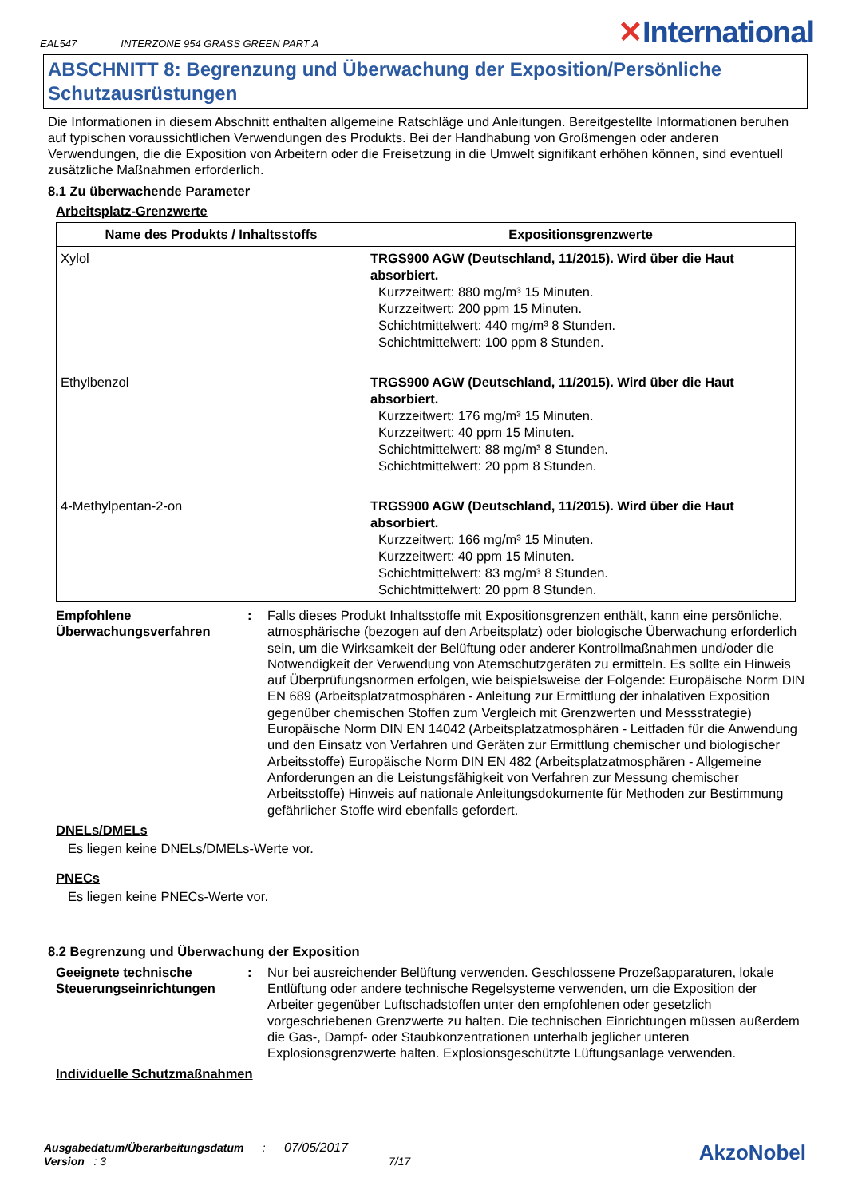EAL547 INTERZONE 954 GRASS GREEN PART A
✕International
ABSCHNITT 8: Begrenzung und Überwachung der Exposition/Persönliche Schutzausrüstungen
Die Informationen in diesem Abschnitt enthalten allgemeine Ratschläge und Anleitungen. Bereitgestellte Informationen beruhen auf typischen voraussichtlichen Verwendungen des Produkts. Bei der Handhabung von Großmengen oder anderen Verwendungen, die die Exposition von Arbeitern oder die Freisetzung in die Umwelt signifikant erhöhen können, sind eventuell zusätzliche Maßnahmen erforderlich.
8.1 Zu überwachende Parameter
Arbeitsplatz-Grenzwerte
| Name des Produkts / Inhaltsstoffs | Expositionsgrenzwerte |
| --- | --- |
| Xylol | TRGS900 AGW (Deutschland, 11/2015). Wird über die Haut absorbiert. Kurzzeitwert: 880 mg/m³ 15 Minuten. Kurzzeitwert: 200 ppm 15 Minuten. Schichtmittelwert: 440 mg/m³ 8 Stunden. Schichtmittelwert: 100 ppm 8 Stunden. |
| Ethylbenzol | TRGS900 AGW (Deutschland, 11/2015). Wird über die Haut absorbiert. Kurzzeitwert: 176 mg/m³ 15 Minuten. Kurzzeitwert: 40 ppm 15 Minuten. Schichtmittelwert: 88 mg/m³ 8 Stunden. Schichtmittelwert: 20 ppm 8 Stunden. |
| 4-Methylpentan-2-on | TRGS900 AGW (Deutschland, 11/2015). Wird über die Haut absorbiert. Kurzzeitwert: 166 mg/m³ 15 Minuten. Kurzzeitwert: 40 ppm 15 Minuten. Schichtmittelwert: 83 mg/m³ 8 Stunden. Schichtmittelwert: 20 ppm 8 Stunden. |
Empfohlene Überwachungsverfahren
: Falls dieses Produkt Inhaltsstoffe mit Expositionsgrenzen enthält, kann eine persönliche, atmosphärische (bezogen auf den Arbeitsplatz) oder biologische Überwachung erforderlich sein, um die Wirksamkeit der Belüftung oder anderer Kontrollmaßnahmen und/oder die Notwendigkeit der Verwendung von Atemschutzgeräten zu ermitteln. Es sollte ein Hinweis auf Überprüfungsnormen erfolgen, wie beispielsweise der Folgende: Europäische Norm DIN EN 689 (Arbeitsplatzatmosphären - Anleitung zur Ermittlung der inhalativen Exposition gegenüber chemischen Stoffen zum Vergleich mit Grenzwerten und Messstrategie) Europäische Norm DIN EN 14042 (Arbeitsplatzatmosphären - Leitfaden für die Anwendung und den Einsatz von Verfahren und Geräten zur Ermittlung chemischer und biologischer Arbeitsstoffe) Europäische Norm DIN EN 482 (Arbeitsplatzatmosphären - Allgemeine Anforderungen an die Leistungsfähigkeit von Verfahren zur Messung chemischer Arbeitsstoffe) Hinweis auf nationale Anleitungsdokumente für Methoden zur Bestimmung gefährlicher Stoffe wird ebenfalls gefordert.
DNELs/DMELs
Es liegen keine DNELs/DMELs-Werte vor.
PNECs
Es liegen keine PNECs-Werte vor.
8.2 Begrenzung und Überwachung der Exposition
Geeignete technische Steuerungseinrichtungen
: Nur bei ausreichender Belüftung verwenden. Geschlossene Prozeßapparaturen, lokale Entlüftung oder andere technische Regelsysteme verwenden, um die Exposition der Arbeiter gegenüber Luftschadstoffen unter den empfohlenen oder gesetzlich vorgeschriebenen Grenzwerte zu halten. Die technischen Einrichtungen müssen außerdem die Gas-, Dampf- oder Staubkonzentrationen unterhalb jeglicher unteren Explosionsgrenzwerte halten. Explosionsgeschützte Lüftungsanlage verwenden.
Individuelle Schutzmaßnahmen
Ausgabedatum/Überarbeitungsdatum : 07/05/2017
Version : 3 7/17
AkzoNobel